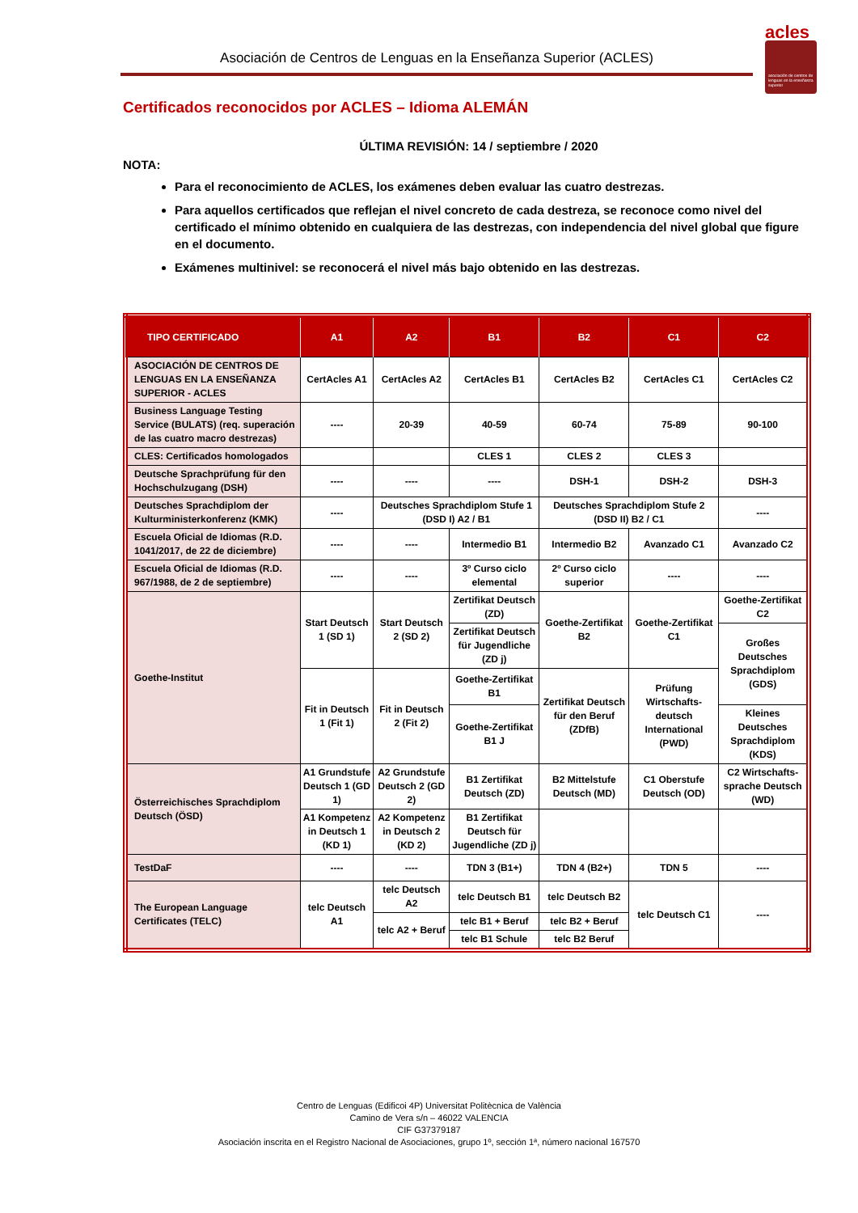Asociación de Centros de Lenguas en la Enseñanza Superior (ACLES)
acles
asociación de centros de lenguas en la enseñanza superior
Certificados reconocidos por ACLES – Idioma ALEMÁN
ÚLTIMA REVISIÓN: 14 / septiembre / 2020
NOTA:
Para el reconocimiento de ACLES, los exámenes deben evaluar las cuatro destrezas.
Para aquellos certificados que reflejan el nivel concreto de cada destreza, se reconoce como nivel del certificado el mínimo obtenido en cualquiera de las destrezas, con independencia del nivel global que figure en el documento.
Exámenes multinivel: se reconocerá el nivel más bajo obtenido en las destrezas.
| TIPO CERTIFICADO | A1 | A2 | B1 | B2 | C1 | C2 |
| --- | --- | --- | --- | --- | --- | --- |
| ASOCIACIÓN DE CENTROS DE LENGUAS EN LA ENSEÑANZA SUPERIOR - ACLES | CertAcles A1 | CertAcles A2 | CertAcles B1 | CertAcles B2 | CertAcles C1 | CertAcles C2 |
| Business Language Testing Service (BULATS) (req. superación de las cuatro macro destrezas) | ---- | 20-39 | 40-59 | 60-74 | 75-89 | 90-100 |
| CLES: Certificados homologados | | | CLES 1 | CLES 2 | CLES 3 | |
| Deutsche Sprachprüfung für den Hochschulzugang (DSH) | ---- | ---- | ---- | DSH-1 | DSH-2 | DSH-3 |
| Deutsches Sprachdiplom der Kulturministerkonferenz (KMK) | ---- | Deutsches Sprachdiplom Stufe 1 (DSD I) A2 / B1 | | Deutsches Sprachdiplom Stufe 2 (DSD II) B2 / C1 | | ---- |
| Escuela Oficial de Idiomas (R.D. 1041/2017, de 22 de diciembre) | ---- | ---- | Intermedio B1 | Intermedio B2 | Avanzado C1 | Avanzado C2 |
| Escuela Oficial de Idiomas (R.D. 967/1988, de 2 de septiembre) | ---- | ---- | 3º Curso ciclo elemental | 2º Curso ciclo superior | ---- | ---- |
| Goethe-Institut | Start Deutsch 1 (SD 1) | Start Deutsch 2 (SD 2) | Zertifikat Deutsch (ZD) | Goethe-Zertifikat B2 | Goethe-Zertifikat C1 | Goethe-Zertifikat C2 |
| | | | Zertifikat Deutsch für Jugendliche (ZD j) | | | Großes Deutsches Sprachdiplom (GDS) |
| | Fit in Deutsch 1 (Fit 1) | Fit in Deutsch 2 (Fit 2) | Goethe-Zertifikat B1 | Zertifikat Deutsch für den Beruf (ZDfB) | Prüfung Wirtschafts-deutsch International (PWD) | |
| | | | Goethe-Zertifikat B1 J | | | Kleines Deutsches Sprachdiplom (KDS) |
| Österreichisches Sprachdiplom Deutsch (ÖSD) | A1 Grundstufe Deutsch 1 (GD 1) | A2 Grundstufe Deutsch 2 (GD 2) | B1 Zertifikat Deutsch (ZD) | B2 Mittelstufe Deutsch (MD) | C1 Oberstufe Deutsch (OD) | C2 Wirtschafts-sprache Deutsch (WD) |
| | A1 Kompetenz in Deutsch 1 (KD 1) | A2 Kompetenz in Deutsch 2 (KD 2) | B1 Zertifikat Deutsch für Jugendliche (ZD j) | | | |
| TestDaF | ---- | ---- | TDN 3 (B1+) | TDN 4 (B2+) | TDN 5 | ---- |
| The European Language Certificates (TELC) | telc Deutsch A1 | telc Deutsch A2 | telc Deutsch B1 | telc Deutsch B2 | telc Deutsch C1 | ---- |
| | | telc A2 + Beruf | telc B1 + Beruf | telc B2 + Beruf | | |
| | | | telc B1 Schule | telc B2 Beruf | | |
Centro de Lenguas (Edificoi 4P) Universitat Politècnica de València
Camino de Vera s/n – 46022 VALENCIA
CIF G37379187
Asociación inscrita en el Registro Nacional de Asociaciones, grupo 1º, sección 1ª, número nacional 167570